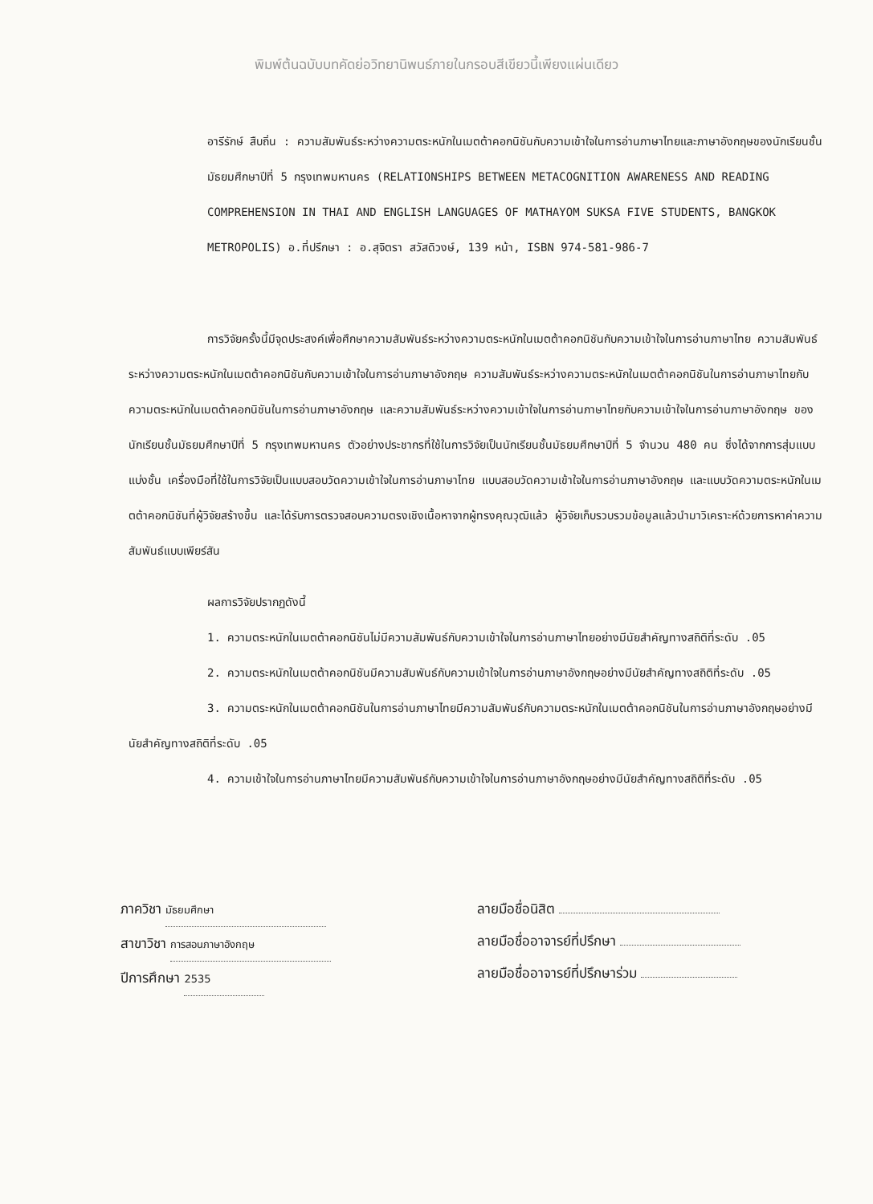พิมพ์ต้นฉบับบทคัดย่อวิทยานิพนธ์ภายในกรอบสีเขียวนี้เพียงแผ่นเดียว
อารีรักษ์ สืบถิ่น : ความสัมพันธ์ระหว่างความตระหนักในเมตต้าคอกนิชันกับความเข้าใจในการอ่านภาษาไทยและภาษาอังกฤษของนักเรียนชั้นมัธยมศึกษาปีที่ 5 กรุงเทพมหานคร (RELATIONSHIPS BETWEEN METACOGNITION AWARENESS AND READING COMPREHENSION IN THAI AND ENGLISH LANGUAGES OF MATHAYOM SUKSA FIVE STUDENTS, BANGKOK METROPOLIS) อ.ที่ปรึกษา : อ.สุจิตรา สวัสดิวงษ์, 139 หน้า, ISBN 974-581-986-7
การวิจัยครั้งนี้มีจุดประสงค์เพื่อศึกษาความสัมพันธ์ระหว่างความตระหนักในเมตต้าคอกนิชันกับความเข้าใจในการอ่านภาษาไทย ความสัมพันธ์ระหว่างความตระหนักในเมตต้าคอกนิชันกับความเข้าใจในการอ่านภาษาอังกฤษ ความสัมพันธ์ระหว่างความตระหนักในเมตต้าคอกนิชันในการอ่านภาษาไทยกับความตระหนักในเมตต้าคอกนิชันในการอ่านภาษาอังกฤษ และความสัมพันธ์ระหว่างความเข้าใจในการอ่านภาษาไทยกับความเข้าใจในการอ่านภาษาอังกฤษ ของนักเรียนชั้นมัธยมศึกษาปีที่ 5 กรุงเทพมหานคร ตัวอย่างประชากรที่ใช้ในการวิจัยเป็นนักเรียนชั้นมัธยมศึกษาปีที่ 5 จำนวน 480 คน ซึ่งได้จากการสุ่มแบบแบ่งชั้น เครื่องมือที่ใช้ในการวิจัยเป็นแบบสอบวัดความเข้าใจในการอ่านภาษาไทย แบบสอบวัดความเข้าใจในการอ่านภาษาอังกฤษ และแบบวัดความตระหนักในเมตต้าคอกนิชันที่ผู้วิจัยสร้างขึ้น และได้รับการตรวจสอบความตรงเชิงเนื้อหาจากผู้ทรงคุณวุฒิแล้ว ผู้วิจัยเก็บรวบรวมข้อมูลแล้วนำมาวิเคราะห์ด้วยการหาค่าความสัมพันธ์แบบเพียร์สัน
ผลการวิจัยปรากฏดังนี้
1. ความตระหนักในเมตต้าคอกนิชันไม่มีความสัมพันธ์กับความเข้าใจในการอ่านภาษาไทยอย่างมีนัยสำคัญทางสถิติที่ระดับ .05
2. ความตระหนักในเมตต้าคอกนิชันมีความสัมพันธ์กับความเข้าใจในการอ่านภาษาอังกฤษอย่างมีนัยสำคัญทางสถิติที่ระดับ .05
3. ความตระหนักในเมตต้าคอกนิชันในการอ่านภาษาไทยมีความสัมพันธ์กับความตระหนักในเมตต้าคอกนิชันในการอ่านภาษาอังกฤษอย่างมีนัยสำคัญทางสถิติที่ระดับ .05
4. ความเข้าใจในการอ่านภาษาไทยมีความสัมพันธ์กับความเข้าใจในการอ่านภาษาอังกฤษอย่างมีนัยสำคัญทางสถิติที่ระดับ .05
ภาควิชา มัธยมศึกษา
สาขาวิชา การสอนภาษาอังกฤษ
ปีการศึกษา 2535
ลายมือชื่อนิสิต
ลายมือชื่ออาจารย์ที่ปรึกษา
ลายมือชื่ออาจารย์ที่ปรึกษาร่วม